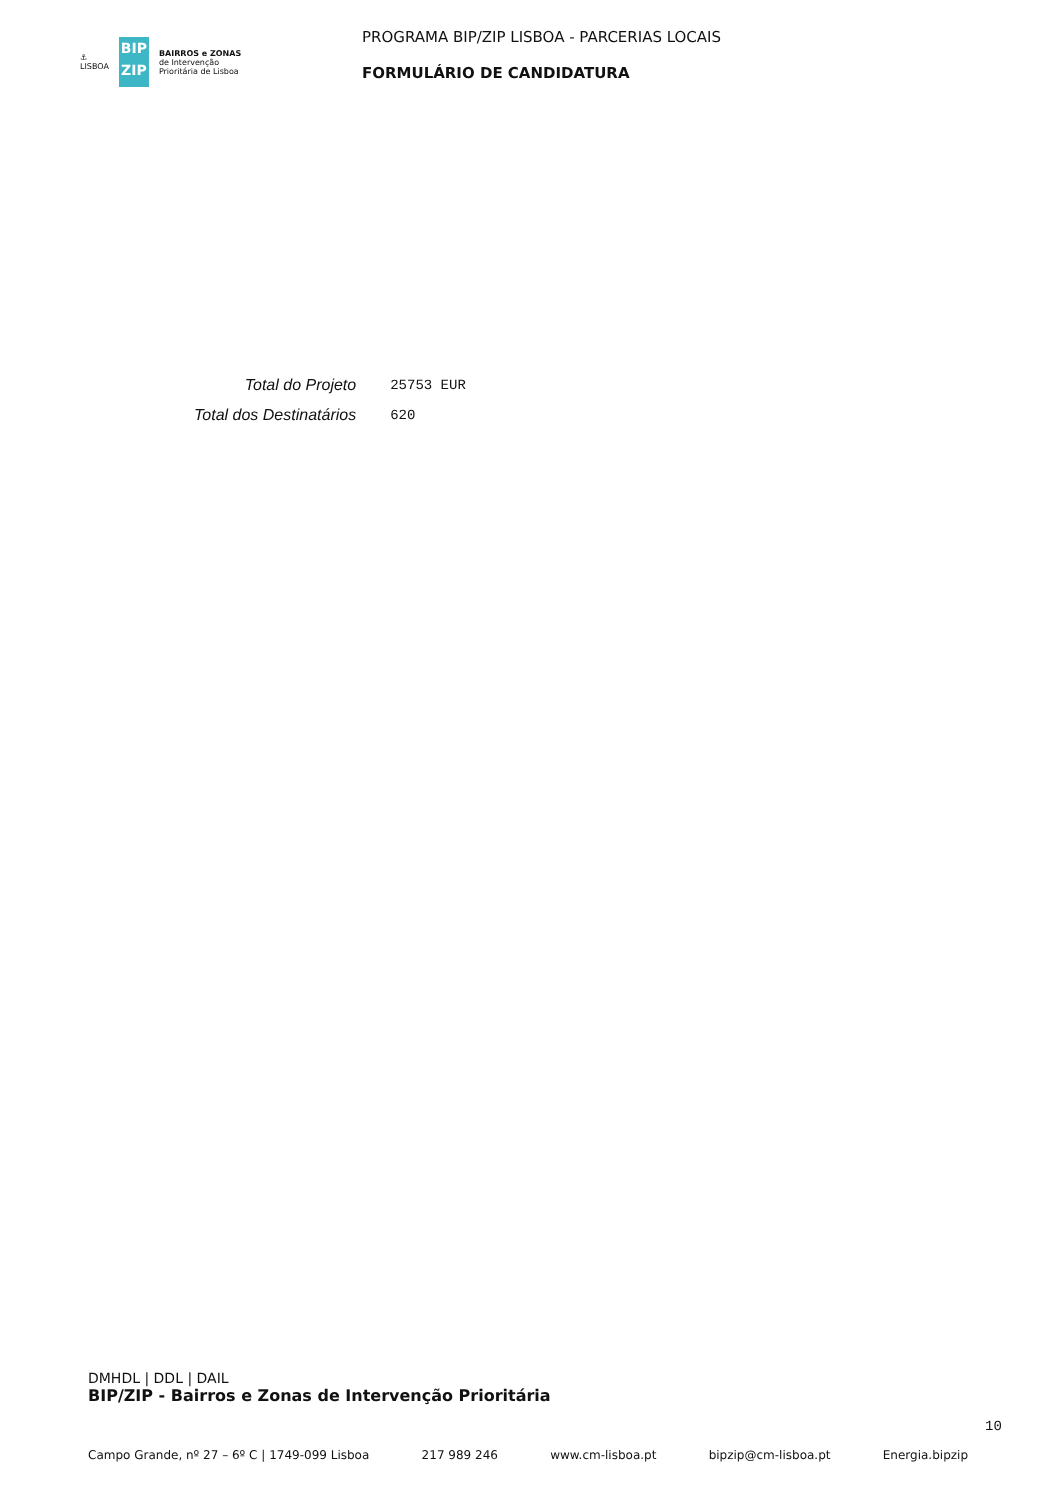⚓
LISBOA
BIP
ZIP
BAIRROS e ZONAS
de Intervenção
Prioritária de Lisboa
PROGRAMA BIP/ZIP LISBOA - PARCERIAS LOCAIS
FORMULÁRIO DE CANDIDATURA
| Total do Projeto | 25753 EUR |
| Total dos Destinatários | 620 |
DMHDL | DDL | DAIL
BIP/ZIP - Bairros e Zonas de Intervenção Prioritária
10
Campo Grande, nº 27 – 6º C | 1749-099 Lisboa 217 989 246 www.cm-lisboa.pt bipzip@cm-lisboa.pt Energia.bipzip